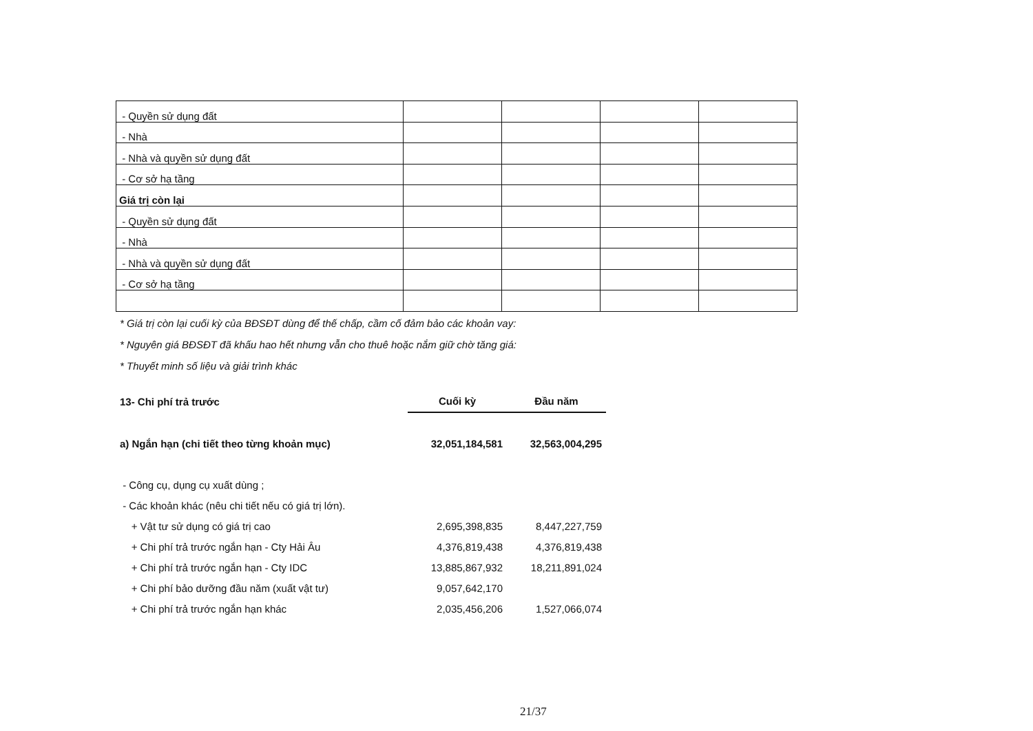| - Quyền sử dụng đất | | | | |
| - Nhà | | | | |
| - Nhà và quyền sử dụng đất | | | | |
| - Cơ sở hạ tầng | | | | |
| Giá trị còn lại | | | | |
| - Quyền sử dụng đất | | | | |
| - Nhà | | | | |
| - Nhà và quyền sử dụng đất | | | | |
| - Cơ sở hạ tầng | | | | |
* Giá trị còn lại cuối kỳ của BĐSĐT dùng để thế chấp, cầm cố đảm bảo các khoản vay:
* Nguyên giá BĐSĐT đã khấu hao hết nhưng vẫn cho thuê hoặc nắm giữ chờ tăng giá:
* Thuyết minh số liệu và giải trình khác
| 13- Chi phí trả trước | Cuối kỳ | Đầu năm |
| a) Ngắn hạn (chi tiết theo từng khoản mục) | 32,051,184,581 | 32,563,004,295 |
| - Công cụ, dụng cụ xuất dùng ; | | |
| - Các khoản khác (nêu chi tiết nếu có giá trị lớn). | | |
| + Vật tư sử dụng có giá trị cao | 2,695,398,835 | 8,447,227,759 |
| + Chi phí trả trước ngắn hạn - Cty Hải Âu | 4,376,819,438 | 4,376,819,438 |
| + Chi phí trả trước ngắn hạn - Cty IDC | 13,885,867,932 | 18,211,891,024 |
| + Chi phí bảo dưỡng đầu năm (xuất vật tư) | 9,057,642,170 | |
| + Chi phí trả trước ngắn hạn khác | 2,035,456,206 | 1,527,066,074 |
21/37